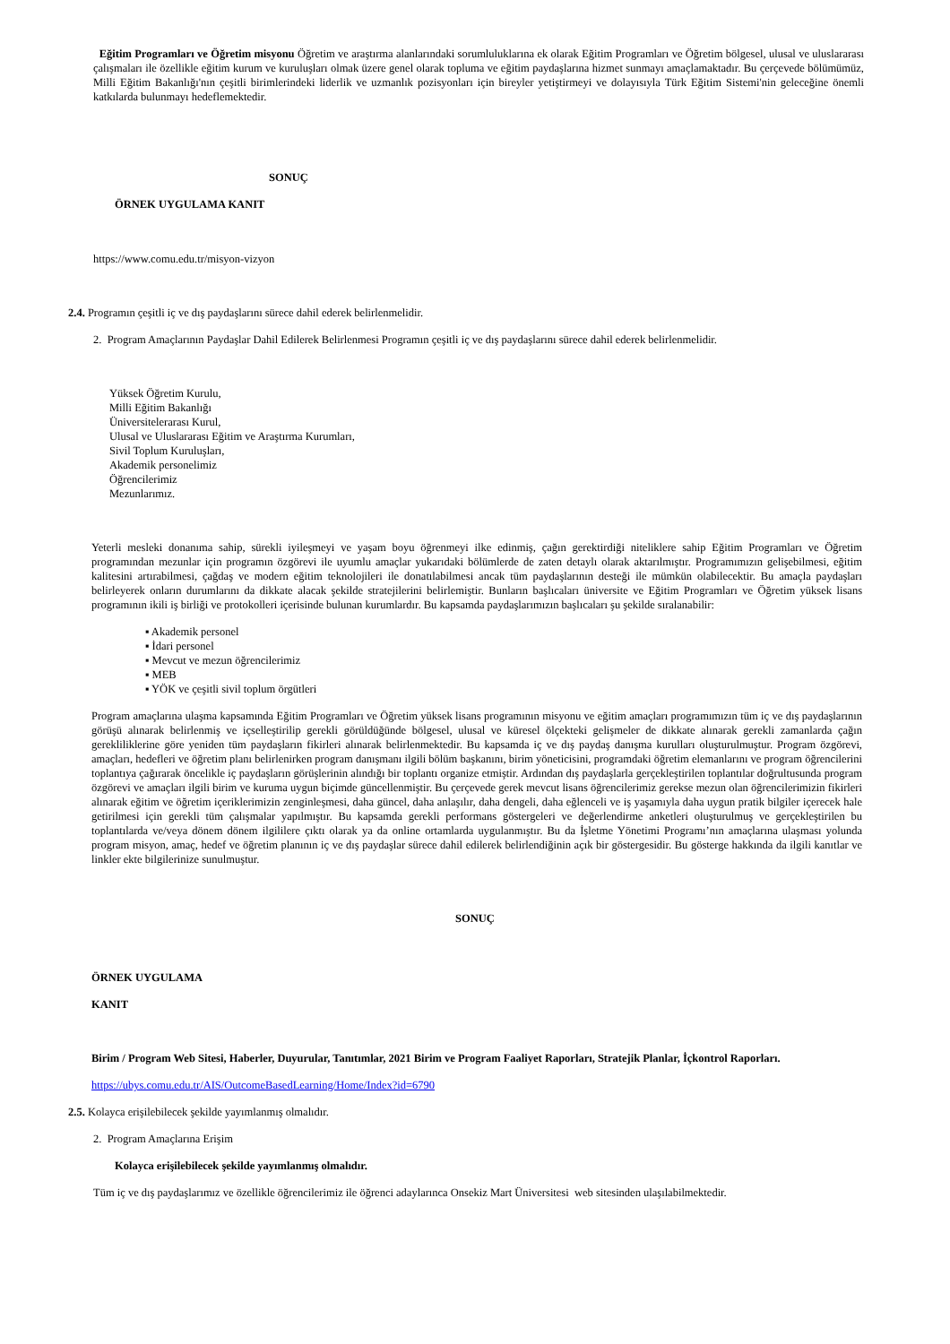Eğitim Programları ve Öğretim misyonu Öğretim ve araştırma alanlarındaki sorumluluklarına ek olarak Eğitim Programları ve Öğretim bölgesel, ulusal ve uluslararası çalışmaları ile özellikle eğitim kurum ve kuruluşları olmak üzere genel olarak topluma ve eğitim paydaşlarına hizmet sunmayı amaçlamaktadır. Bu çerçevede bölümümüz, Milli Eğitim Bakanlığı'nın çeşitli birimlerindeki liderlik ve uzmanlık pozisyonları için bireyler yetiştirmeyi ve dolayısıyla Türk Eğitim Sistemi'nin geleceğine önemli katkılarda bulunmayı hedeflemektedir.
SONUÇ
ÖRNEK UYGULAMA KANIT
https://www.comu.edu.tr/misyon-vizyon
2.4. Programın çeşitli iç ve dış paydaşlarını sürece dahil ederek belirlenmelidir.
2. Program Amaçlarının Paydaşlar Dahil Edilerek Belirlenmesi Programın çeşitli iç ve dış paydaşlarını sürece dahil ederek belirlenmelidir.
Yüksek Öğretim Kurulu,
Milli Eğitim Bakanlığı
Üniversitelerarası Kurul,
Ulusal ve Uluslararası Eğitim ve Araştırma Kurumları,
Sivil Toplum Kuruluşları,
Akademik personelimiz
Öğrencilerimiz
Mezunlarımız.
Yeterli mesleki donanıma sahip, sürekli iyileşmeyi ve yaşam boyu öğrenmeyi ilke edinmiş, çağın gerektirdiği niteliklere sahip Eğitim Programları ve Öğretim programından mezunlar için programın özgörevi ile uyumlu amaçlar yukarıdaki bölümlerde de zaten detaylı olarak aktarılmıştır. Programımızın gelişebilmesi, eğitim kalitesini artırabilmesi, çağdaş ve modern eğitim teknolojileri ile donatılabilmesi ancak tüm paydaşlarının desteği ile mümkün olabilecektir. Bu amaçla paydaşları belirleyerek onların durumlarını da dikkate alacak şekilde stratejilerini belirlemiştir. Bunların başlıcaları üniversite ve Eğitim Programları ve Öğretim yüksek lisans programının ikili iş birliği ve protokolleri içerisinde bulunan kurumlardır. Bu kapsamda paydaşlarımızın başlıcaları şu şekilde sıralanabilir:
▪ Akademik personel
▪ İdari personel
▪ Mevcut ve mezun öğrencilerimiz
▪ MEB
▪ YÖK ve çeşitli sivil toplum örgütleri
Program amaçlarına ulaşma kapsamında Eğitim Programları ve Öğretim yüksek lisans programının misyonu ve eğitim amaçları programımızın tüm iç ve dış paydaşlarının görüşü alınarak belirlenmiş ve içselleştirilip gerekli görüldüğünde bölgesel, ulusal ve küresel ölçekteki gelişmeler de dikkate alınarak gerekli zamanlarda çağın gerekliliklerine göre yeniden tüm paydaşların fikirleri alınarak belirlenmektedir. Bu kapsamda iç ve dış paydaş danışma kurulları oluşturulmuştur. Program özgörevi, amaçları, hedefleri ve öğretim planı belirlenirken program danışmanı ilgili bölüm başkanını, birim yöneticisini, programdaki öğretim elemanlarını ve program öğrencilerini toplantıya çağırarak öncelikle iç paydaşların görüşlerinin alındığı bir toplantı organize etmiştir. Ardından dış paydaşlarla gerçekleştirilen toplantılar doğrultusunda program özgörevi ve amaçları ilgili birim ve kuruma uygun biçimde güncellenmiştir. Bu çerçevede gerek mevcut lisans öğrencilerimiz gerekse mezun olan öğrencilerimizin fikirleri alınarak eğitim ve öğretim içeriklerimizin zenginleşmesi, daha güncel, daha anlaşılır, daha dengeli, daha eğlenceli ve iş yaşamıyla daha uygun pratik bilgiler içerecek hale getirilmesi için gerekli tüm çalışmalar yapılmıştır. Bu kapsamda gerekli performans göstergeleri ve değerlendirme anketleri oluşturulmuş ve gerçekleştirilen bu toplantılarda ve/veya dönem dönem ilgililere çıktı olarak ya da online ortamlarda uygulanmıştır. Bu da İşletme Yönetimi Programı’nın amaçlarına ulaşması yolunda program misyon, amaç, hedef ve öğretim planının iç ve dış paydaşlar sürece dahil edilerek belirlendiğinin açık bir göstergesidir. Bu gösterge hakkında da ilgili kanıtlar ve linkler ekte bilgilerinize sunulmuştur.
SONUÇ
ÖRNEK UYGULAMA
KANIT
Birim / Program Web Sitesi, Haberler, Duyurular, Tanıtımlar, 2021 Birim ve Program Faaliyet Raporları, Stratejik Planlar, İçkontrol Raporları.
https://ubys.comu.edu.tr/AIS/OutcomeBasedLearning/Home/Index?id=6790
2.5. Kolayca erişilebilecek şekilde yayımlanmış olmalıdır.
2. Program Amaçlarına Erişim
Kolayca erişilebilecek şekilde yayımlanmış olmalıdır.
Tüm iç ve dış paydaşlarımız ve özellikle öğrencilerimiz ile öğrenci adaylarınca Onsekiz Mart Üniversitesi web sitesinden ulaşılabilmektedir.